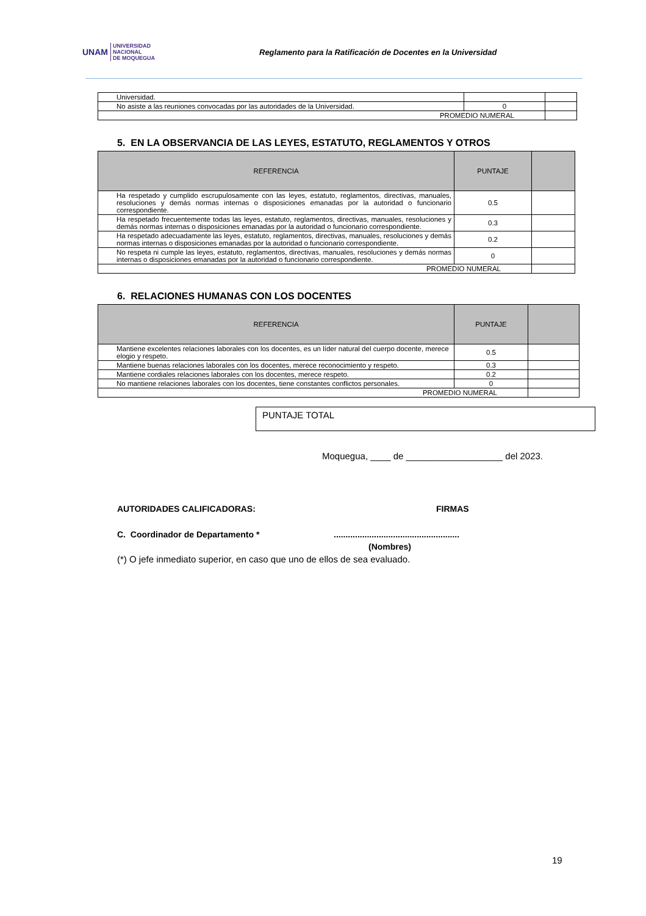UNAM UNIVERSIDAD
NACIONAL
DE MOQUEGUA
Reglamento para la Ratificación de Docentes en la Universidad
| Universidad. | | |
| No asiste a las reuniones convocadas por las autoridades de la Universidad. | 0 | |
| PROMEDIO NUMERAL | | |
5. EN LA OBSERVANCIA DE LAS LEYES, ESTATUTO, REGLAMENTOS Y OTROS
| REFERENCIA | PUNTAJE | |
| --- | --- | --- |
| Ha respetado y cumplido escrupulosamente con las leyes, estatuto, reglamentos, directivas, manuales, resoluciones y demás normas internas o disposiciones emanadas por la autoridad o funcionario correspondiente. | 0.5 | |
| Ha respetado frecuentemente todas las leyes, estatuto, reglamentos, directivas, manuales, resoluciones y demás normas internas o disposiciones emanadas por la autoridad o funcionario correspondiente. | 0.3 | |
| Ha respetado adecuadamente las leyes, estatuto, reglamentos, directivas, manuales, resoluciones y demás normas internas o disposiciones emanadas por la autoridad o funcionario correspondiente. | 0.2 | |
| No respeta ni cumple las leyes, estatuto, reglamentos, directivas, manuales, resoluciones y demás normas internas o disposiciones emanadas por la autoridad o funcionario correspondiente. | 0 | |
| PROMEDIO NUMERAL | | |
6. RELACIONES HUMANAS CON LOS DOCENTES
| REFERENCIA | PUNTAJE | |
| --- | --- | --- |
| Mantiene excelentes relaciones laborales con los docentes, es un líder natural del cuerpo docente, merece elogio y respeto. | 0.5 | |
| Mantiene buenas relaciones laborales con los docentes, merece reconocimiento y respeto. | 0.3 | |
| Mantiene cordiales relaciones laborales con los docentes, merece respeto. | 0.2 | |
| No mantiene relaciones laborales con los docentes, tiene constantes conflictos personales. | 0 | |
| PROMEDIO NUMERAL | | |
PUNTAJE TOTAL
Moqueguа, ____ de ___________________ del 2023.
AUTORIDADES CALIFICADORAS: FIRMAS
C. Coordinador de Departamento *.....................................................
(Nombres)
(*) O jefe inmediato superior, en caso que uno de ellos de sea evaluado.
19